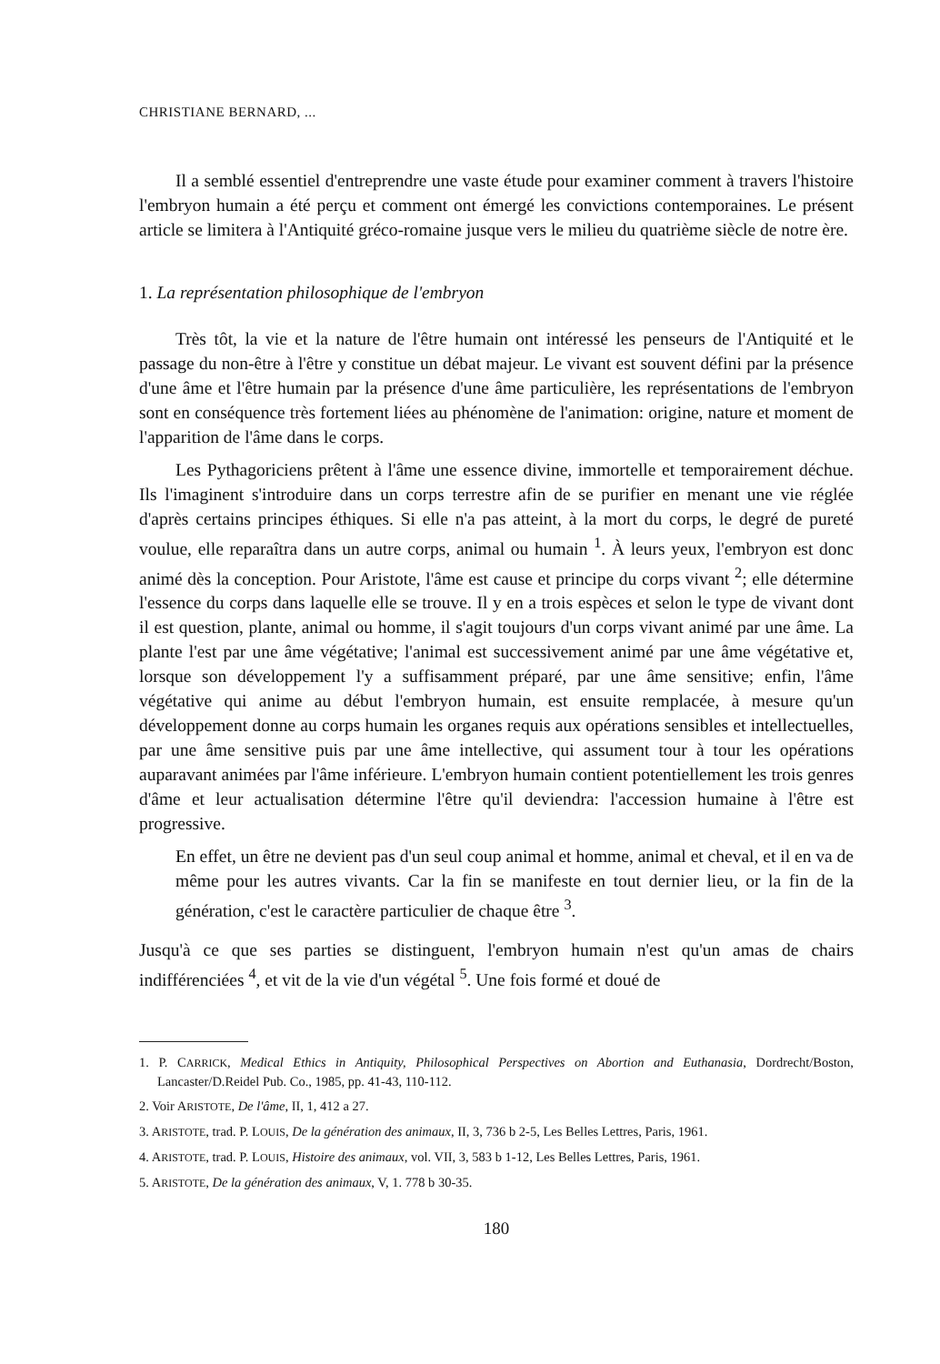CHRISTIANE BERNARD, ...
Il a semblé essentiel d'entreprendre une vaste étude pour examiner comment à travers l'histoire l'embryon humain a été perçu et comment ont émergé les convictions contemporaines. Le présent article se limitera à l'Antiquité gréco-romaine jusque vers le milieu du quatrième siècle de notre ère.
1. La représentation philosophique de l'embryon
Très tôt, la vie et la nature de l'être humain ont intéressé les penseurs de l'Antiquité et le passage du non-être à l'être y constitue un débat majeur. Le vivant est souvent défini par la présence d'une âme et l'être humain par la présence d'une âme particulière, les représentations de l'embryon sont en conséquence très fortement liées au phénomène de l'animation: origine, nature et moment de l'apparition de l'âme dans le corps.
Les Pythagoriciens prêtent à l'âme une essence divine, immortelle et temporairement déchue. Ils l'imaginent s'introduire dans un corps terrestre afin de se purifier en menant une vie réglée d'après certains principes éthiques. Si elle n'a pas atteint, à la mort du corps, le degré de pureté voulue, elle reparaîtra dans un autre corps, animal ou humain <sup>1</sup>. À leurs yeux, l'embryon est donc animé dès la conception. Pour Aristote, l'âme est cause et principe du corps vivant <sup>2</sup>; elle détermine l'essence du corps dans laquelle elle se trouve. Il y en a trois espèces et selon le type de vivant dont il est question, plante, animal ou homme, il s'agit toujours d'un corps vivant animé par une âme. La plante l'est par une âme végétative; l'animal est successivement animé par une âme végétative et, lorsque son développement l'y a suffisamment préparé, par une âme sensitive; enfin, l'âme végétative qui anime au début l'embryon humain, est ensuite remplacée, à mesure qu'un développement donne au corps humain les organes requis aux opérations sensibles et intellectuelles, par une âme sensitive puis par une âme intellective, qui assument tour à tour les opérations auparavant animées par l'âme inférieure. L'embryon humain contient potentiellement les trois genres d'âme et leur actualisation détermine l'être qu'il deviendra: l'accession humaine à l'être est progressive.
En effet, un être ne devient pas d'un seul coup animal et homme, animal et cheval, et il en va de même pour les autres vivants. Car la fin se manifeste en tout dernier lieu, or la fin de la génération, c'est le caractère particulier de chaque être <sup>3</sup>.
Jusqu'à ce que ses parties se distinguent, l'embryon humain n'est qu'un amas de chairs indifférenciées <sup>4</sup>, et vit de la vie d'un végétal <sup>5</sup>. Une fois formé et doué de
1. P. CARRICK, Medical Ethics in Antiquity, Philosophical Perspectives on Abortion and Euthanasia, Dordrecht/Boston, Lancaster/D.Reidel Pub. Co., 1985, pp. 41-43, 110-112.
2. Voir ARISTOTE, De l'âme, II, 1, 412 a 27.
3. ARISTOTE, trad. P. LOUIS, De la génération des animaux, II, 3, 736 b 2-5, Les Belles Lettres, Paris, 1961.
4. ARISTOTE, trad. P. LOUIS, Histoire des animaux, vol. VII, 3, 583 b 1-12, Les Belles Lettres, Paris, 1961.
5. ARISTOTE, De la génération des animaux, V, 1. 778 b 30-35.
180